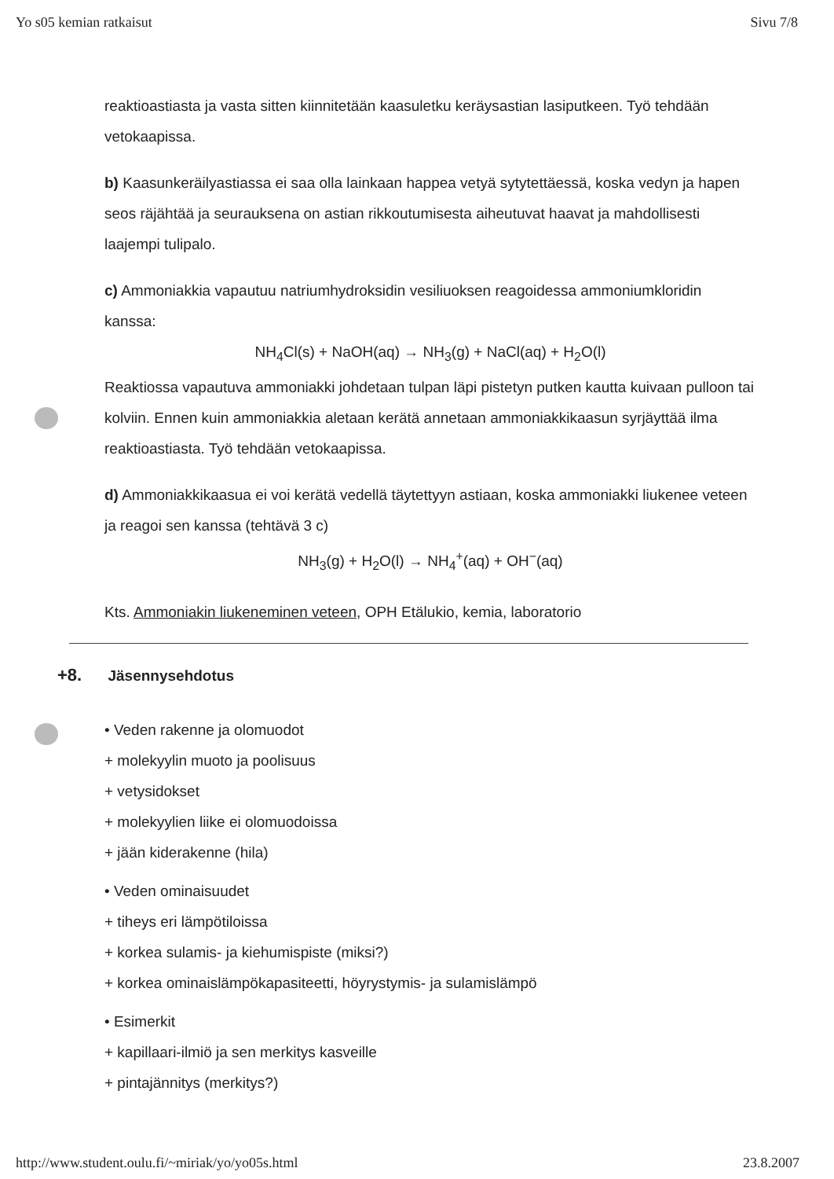Yo s05 kemian ratkaisut Sivu 7/8
reaktioastiasta ja vasta sitten kiinnitetään kaasuletku keräysastian lasiputkeen. Työ tehdään vetokaapissa.
b) Kaasunkeräilyastiassa ei saa olla lainkaan happea vetyä sytytettäessä, koska vedyn ja hapen seos räjähtää ja seurauksena on astian rikkoutumisesta aiheutuvat haavat ja mahdollisesti laajempi tulipalo.
c) Ammoniakkia vapautuu natriumhydroksidin vesiliuoksen reagoidessa ammoniumkloridin kanssa:
NH<sub>4</sub>Cl(s) + NaOH(aq) → NH<sub>3</sub>(g) + NaCl(aq) + H<sub>2</sub>O(l)
Reaktiossa vapautuva ammoniakki johdetaan tulpan läpi pistetyn putken kautta kuivaan pulloon tai kolviin. Ennen kuin ammoniakkia aletaan kerätä annetaan ammoniakkikaasun syrjäyttää ilma reaktioastiasta. Työ tehdään vetokaapissa.
d) Ammoniakkikaasua ei voi kerätä vedellä täytettyyn astiaan, koska ammoniakki liukenee veteen ja reagoi sen kanssa (tehtävä 3 c)
NH<sub>3</sub>(g) + H<sub>2</sub>O(l) → NH<sub>4</sub><sup>+</sup>(aq) + OH<sup>−</sup>(aq)
Kts. Ammoniakin liukeneminen veteen, OPH Etälukio, kemia, laboratorio
+8. Jäsennysehdotus
• Veden rakenne ja olomuodot
+ molekyylin muoto ja poolisuus
+ vetysidokset
+ molekyylien liike ei olomuodoissa
+ jään kiderakenne (hila)
• Veden ominaisuudet
+ tiheys eri lämpötiloissa
+ korkea sulamis- ja kiehumispiste (miksi?)
+ korkea ominaislämpökapasiteetti, höyrystymis- ja sulamislämpö
• Esimerkit
+ kapillaari-ilmiö ja sen merkitys kasveille
+ pintajännitys (merkitys?)
http://www.student.oulu.fi/~miriak/yo/yo05s.html 23.8.2007